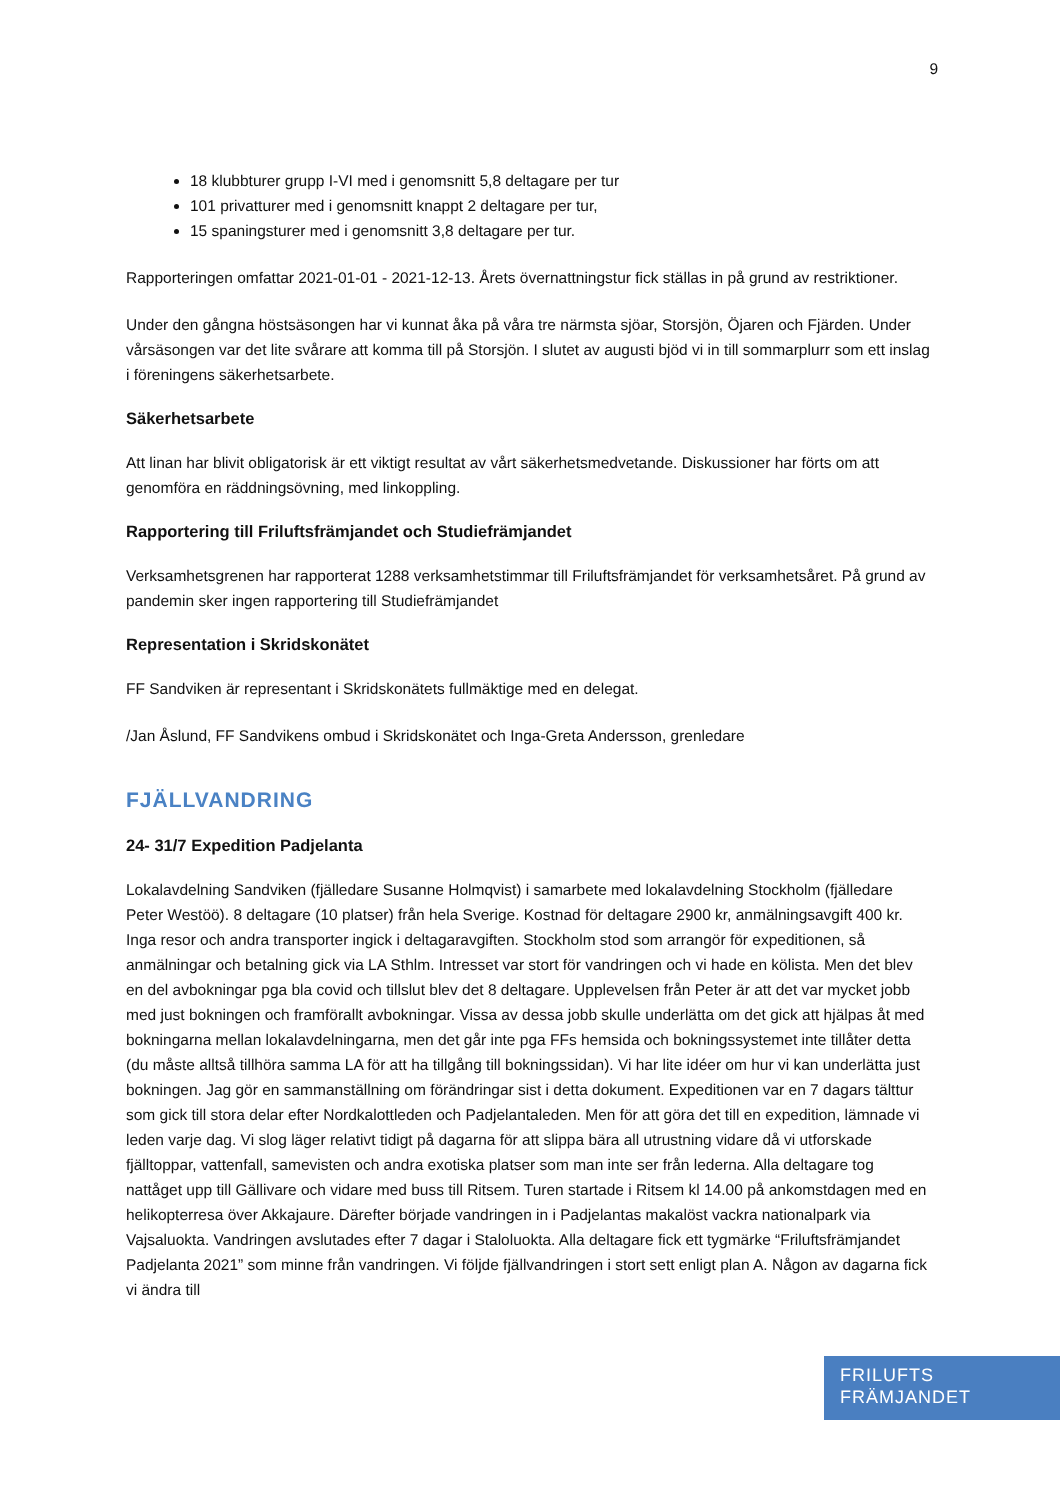9
18 klubbturer grupp I-VI med i genomsnitt 5,8 deltagare per tur
101 privatturer med i genomsnitt knappt 2 deltagare per tur,
15 spaningsturer med i genomsnitt 3,8 deltagare per tur.
Rapporteringen omfattar 2021-01-01 - 2021-12-13. Årets övernattningstur fick ställas in på grund av restriktioner.
Under den gångna höstsäsongen har vi kunnat åka på våra tre närmsta sjöar, Storsjön, Öjaren och Fjärden. Under vårsäsongen var det lite svårare att komma till på Storsjön. I slutet av augusti bjöd vi in till sommarplurr som ett inslag i föreningens säkerhetsarbete.
Säkerhetsarbete
Att linan har blivit obligatorisk är ett viktigt resultat av vårt säkerhetsmedvetande. Diskussioner har förts om att genomföra en räddningsövning, med linkoppling.
Rapportering till Friluftsfrämjandet och Studiefrämjandet
Verksamhetsgrenen har rapporterat 1288 verksamhetstimmar till Friluftsfrämjandet för verksamhetsåret. På grund av pandemin sker ingen rapportering till Studiefrämjandet
Representation i Skridskonätet
FF Sandviken är representant i Skridskonätets fullmäktige med en delegat.
/Jan Åslund, FF Sandvikens ombud i Skridskonätet och Inga-Greta Andersson, grenledare
FJÄLLVANDRING
24- 31/7 Expedition Padjelanta
Lokalavdelning Sandviken (fjälledare Susanne Holmqvist) i samarbete med lokalavdelning Stockholm (fjälledare Peter Westöö). 8 deltagare (10 platser) från hela Sverige. Kostnad för deltagare 2900 kr, anmälningsavgift 400 kr. Inga resor och andra transporter ingick i deltagaravgiften. Stockholm stod som arrangör för expeditionen, så anmälningar och betalning gick via LA Sthlm. Intresset var stort för vandringen och vi hade en kölista. Men det blev en del avbokningar pga bla covid och tillslut blev det 8 deltagare. Upplevelsen från Peter är att det var mycket jobb med just bokningen och framförallt avbokningar. Vissa av dessa jobb skulle underlätta om det gick att hjälpas åt med bokningarna mellan lokalavdelningarna, men det går inte pga FFs hemsida och bokningssystemet inte tillåter detta (du måste alltså tillhöra samma LA för att ha tillgång till bokningssidan). Vi har lite idéer om hur vi kan underlätta just bokningen. Jag gör en sammanställning om förändringar sist i detta dokument. Expeditionen var en 7 dagars tälttur som gick till stora delar efter Nordkalottleden och Padjelantaleden. Men för att göra det till en expedition, lämnade vi leden varje dag. Vi slog läger relativt tidigt på dagarna för att slippa bära all utrustning vidare då vi utforskade fjälltoppar, vattenfall, samevisten och andra exotiska platser som man inte ser från lederna. Alla deltagare tog nattåget upp till Gällivare och vidare med buss till Ritsem. Turen startade i Ritsem kl 14.00 på ankomstdagen med en helikopterresa över Akkajaure. Därefter började vandringen in i Padjelantas makalöst vackra nationalpark via Vajsaluokta. Vandringen avslutades efter 7 dagar i Staloluokta. Alla deltagare fick ett tygmärke “Friluftsfrämjandet Padjelanta 2021” som minne från vandringen. Vi följde fjällvandringen i stort sett enligt plan A. Någon av dagarna fick vi ändra till
FRILUFTS
FRÄMJANDET